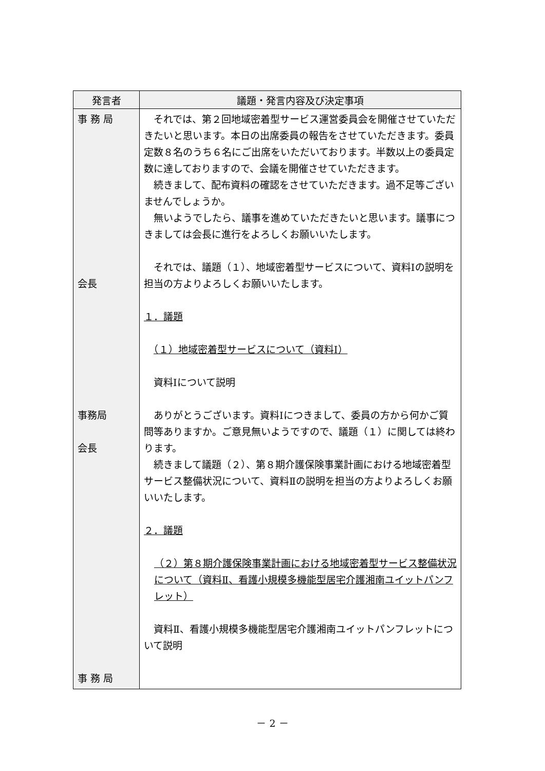| 発言者 | 議題・発言内容及び決定事項 |
| --- | --- |
| 事 務 局 会長 事務局 会長 事 務 局 | それでは、第２回地域密着型サービス運営委員会を開催させていただきたいと思います。本日の出席委員の報告をさせていただきます。委員定数８名のうち６名にご出席をいただいております。半数以上の委員定数に達しておりますので、会議を開催させていただきます。 続きまして、配布資料の確認をさせていただきます。過不足等ございませんでしょうか。 無いようでしたら、議事を進めていただきたいと思います。議事につきましては会長に進行をよろしくお願いいたします。 それでは、議題（１）、地域密着型サービスについて、資料Ⅰの説明を担当の方よりよろしくお願いいたします。 １．議題 （１）地域密着型サービスについて（資料Ⅰ） 資料Ⅰについて説明 ありがとうございます。資料Ⅰにつきまして、委員の方から何かご質問等ありますか。ご意見無いようですので、議題（１）に関しては終わります。 続きまして議題（２）、第８期介護保険事業計画における地域密着型サービス整備状況について、資料Ⅱの説明を担当の方よりよろしくお願いいたします。 ２．議題 （２）第８期介護保険事業計画における地域密着型サービス整備状況について（資料Ⅱ、看護小規模多機能型居宅介護湘南ユイットパンフレット） 資料Ⅱ、看護小規模多機能型居宅介護湘南ユイットパンフレットについて説明 |
－ 2 －